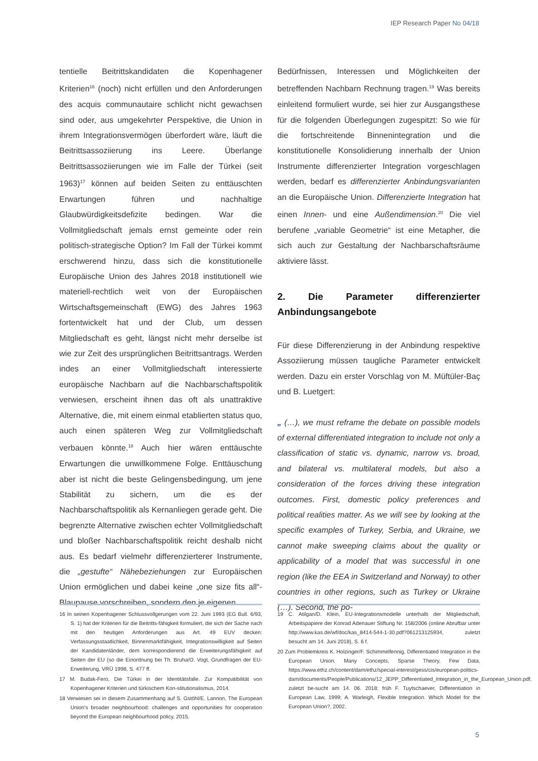IEP Research Paper No 04/18
tentielle Beitrittskandidaten die Kopenhagener Kriterien<sup>16</sup> (noch) nicht erfüllen und den Anforderungen des acquis communautaire schlicht nicht gewachsen sind oder, aus umgekehrter Perspektive, die Union in ihrem Integrationsvermögen überfordert wäre, läuft die Beitrittsassoziierung ins Leere. Überlange Beitrittsassoziierungen wie im Falle der Türkei (seit 1963)<sup>17</sup> können auf beiden Seiten zu enttäuschten Erwartungen führen und nachhaltige Glaubwürdigkeitsdefizite bedingen. War die Vollmitgliedschaft jemals ernst gemeinte oder rein politisch-strategische Option? Im Fall der Türkei kommt erschwerend hinzu, dass sich die konstitutionelle Europäische Union des Jahres 2018 institutionell wie materiell-rechtlich weit von der Europäischen Wirtschaftsgemeinschaft (EWG) des Jahres 1963 fortentwickelt hat und der Club, um dessen Mitgliedschaft es geht, längst nicht mehr derselbe ist wie zur Zeit des ursprünglichen Beitrittsantrags. Werden indes an einer Vollmitgliedschaft interessierte europäische Nachbarn auf die Nachbarschaftspolitik verwiesen, erscheint ihnen das oft als unattraktive Alternative, die, mit einem einmal etablierten status quo, auch einen späteren Weg zur Vollmitgliedschaft verbauen könnte.<sup>18</sup> Auch hier wären enttäuschte Erwartungen die unwillkommene Folge. Enttäuschung aber ist nicht die beste Gelingensbedingung, um jene Stabilität zu sichern, um die es der Nachbarschaftspolitik als Kernanliegen gerade geht. Die begrenzte Alternative zwischen echter Vollmitgliedschaft und bloßer Nachbarschaftspolitik reicht deshalb nicht aus. Es bedarf vielmehr differenzierterer Instrumente, die „gestufte“ Nähebeziehungen zur Europäischen Union ermöglichen und dabei keine „one size fits all“-Blaupause vorschreiben, sondern den je eigenen
Bedürfnissen, Interessen und Möglichkeiten der betreffenden Nachbarn Rechnung tragen.<sup>19</sup> Was bereits einleitend formuliert wurde, sei hier zur Ausgangsthese für die folgenden Überlegungen zugespitzt: So wie für die fortschreitende Binnenintegration und die konstitutionelle Konsolidierung innerhalb der Union Instrumente differenzierter Integration vorgeschlagen werden, bedarf es differenzierter Anbindungsvarianten an die Europäische Union. Differenzierte Integration hat einen Innen- und eine Außendimension.<sup>20</sup> Die viel berufene „variable Geometrie“ ist eine Metapher, die sich auch zur Gestaltung der Nachbarschaftsräume aktiviere lässt.
2. Die Parameter differenzierter Anbindungsangebote
Für diese Differenzierung in der Anbindung respektive Assoziierung müssen taugliche Parameter entwickelt werden. Dazu ein erster Vorschlag von M. Müftüler-Baç und B. Luetgert:
„ (…), we must reframe the debate on possible models of external differentiated integration to include not only a classification of static vs. dynamic, narrow vs. broad, and bilateral vs. multilateral models, but also a consideration of the forces driving these integration outcomes. First, domestic policy preferences and political realities matter. As we will see by looking at the specific examples of Turkey, Serbia, and Ukraine, we cannot make sweeping claims about the quality or applicability of a model that was successful in one region (like the EEA in Switzerland and Norway) to other countries in other regions, such as Turkey or Ukraine (…). Second, the po-
16 In seinen Kopenhagener Schlussvollgerungen vom 22. Juni 1993 (EG Bull. 6/93, S. 1) hat der Kriterien für die Beitritts-fähigkeit formuliert, die sich der Sache nach mit den heutigen Anforderungen aus Art. 49 EUV decken: Verfassungsstaatlichkeit, Binnenmarktfähigkeit, Integrationswilligkeit auf Seiten der Kandidatenländer, dem korrespondierend die Erweiterungsfähigkeit auf Seiten der EU (so die Einordnung bei Th. Bruha/O. Vogt, Grundfragen der EU-Erweiterung, VRÜ 1998, S. 477 ff.
17 M. Budak-Fero, Die Türkei in der Identitätsfalle. Zur Kompatibilität von Kopenhagener Kriterien und türkischem Kon-stitutionalismus, 2014.
18 Verwiesen sei in diesem Zusammenhang auf S. Gstöhl/E. Lannon, The European Union's broader neighbourhood: challenges and opportunities for cooperation beyond the European neighbourhood policy, 2015.
19 C. Atilgan/D. Klein, EU-Integrationsmodelle unterhalb der Mitgliedschaft, Arbeitspapiere der Konrad Adenauer Stiftung Nr. 158/2006 (online Abrufbar unter http://www.kas.de/wf/doc/kas_8414-544-1-30.pdf?061213125934, zuletzt besucht am 14. Juni 2018), S. 6 f.
20 Zum Problemkreis K. Holzinger/F. Schimmelfennig, Differentiated Integration in the European Union. Many Concepts, Sparse Theory, Few Data, https://www.ethz.ch/content/dam/ethz/special-interest/gess/cis/european-politics-dam/documents/People/Publications/12_JEPP_Differentiated_Integration_in_the_European_Union.pdf, zuletzt be-sucht am 14. 06. 2018; früh F. Tuytschaever, Differentiation in European Law, 1999; A. Warleigh, Flexible Integration. Which Model for the European Union?, 2002.
5